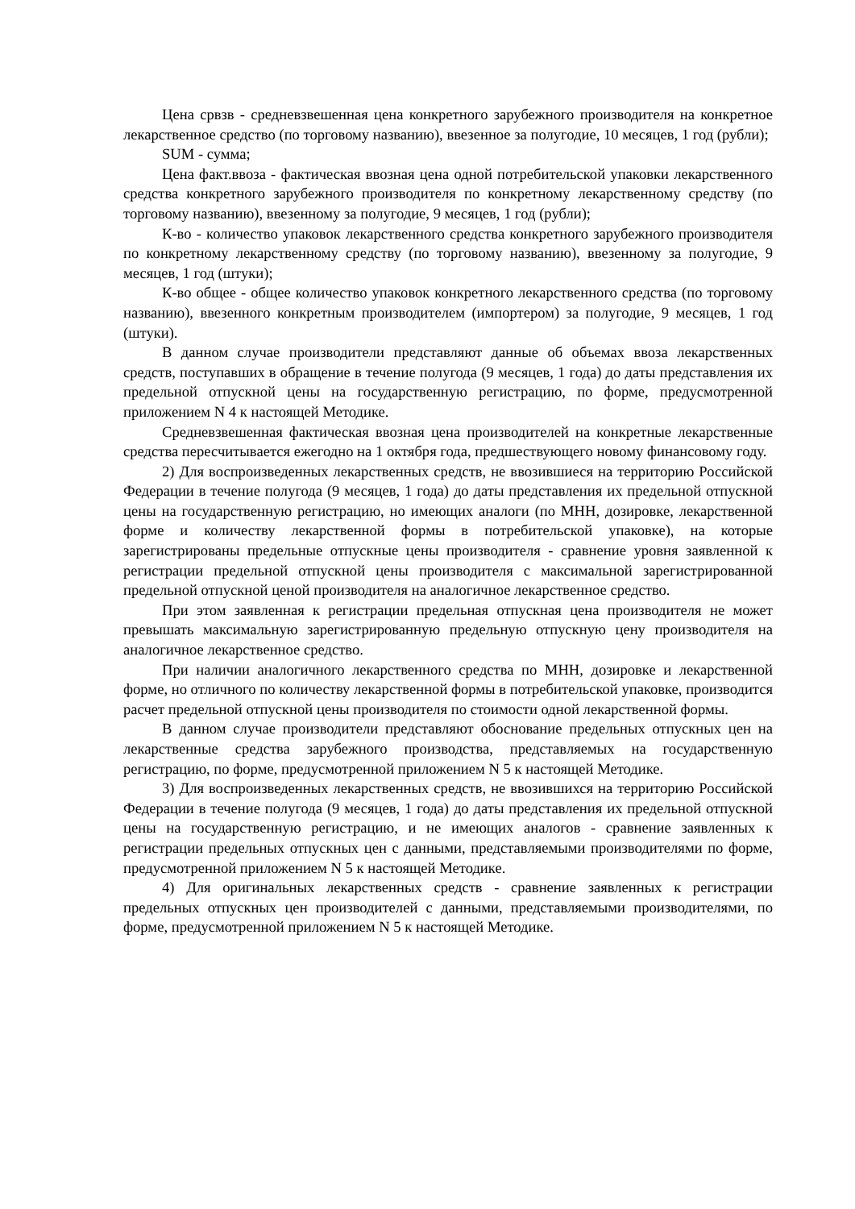Цена срвзв - средневзвешенная цена конкретного зарубежного производителя на конкретное лекарственное средство (по торговому названию), ввезенное за полугодие, 10 месяцев, 1 год (рубли);
SUM - сумма;
Цена факт.ввоза - фактическая ввозная цена одной потребительской упаковки лекарственного средства конкретного зарубежного производителя по конкретному лекарственному средству (по торговому названию), ввезенному за полугодие, 9 месяцев, 1 год (рубли);
К-во - количество упаковок лекарственного средства конкретного зарубежного производителя по конкретному лекарственному средству (по торговому названию), ввезенному за полугодие, 9 месяцев, 1 год (штуки);
К-во общее - общее количество упаковок конкретного лекарственного средства (по торговому названию), ввезенного конкретным производителем (импортером) за полугодие, 9 месяцев, 1 год (штуки).
В данном случае производители представляют данные об объемах ввоза лекарственных средств, поступавших в обращение в течение полугода (9 месяцев, 1 года) до даты представления их предельной отпускной цены на государственную регистрацию, по форме, предусмотренной приложением N 4 к настоящей Методике.
Средневзвешенная фактическая ввозная цена производителей на конкретные лекарственные средства пересчитывается ежегодно на 1 октября года, предшествующего новому финансовому году.
2) Для воспроизведенных лекарственных средств, не ввозившиеся на территорию Российской Федерации в течение полугода (9 месяцев, 1 года) до даты представления их предельной отпускной цены на государственную регистрацию, но имеющих аналоги (по МНН, дозировке, лекарственной форме и количеству лекарственной формы в потребительской упаковке), на которые зарегистрированы предельные отпускные цены производителя - сравнение уровня заявленной к регистрации предельной отпускной цены производителя с максимальной зарегистрированной предельной отпускной ценой производителя на аналогичное лекарственное средство.
При этом заявленная к регистрации предельная отпускная цена производителя не может превышать максимальную зарегистрированную предельную отпускную цену производителя на аналогичное лекарственное средство.
При наличии аналогичного лекарственного средства по МНН, дозировке и лекарственной форме, но отличного по количеству лекарственной формы в потребительской упаковке, производится расчет предельной отпускной цены производителя по стоимости одной лекарственной формы.
В данном случае производители представляют обоснование предельных отпускных цен на лекарственные средства зарубежного производства, представляемых на государственную регистрацию, по форме, предусмотренной приложением N 5 к настоящей Методике.
3) Для воспроизведенных лекарственных средств, не ввозившихся на территорию Российской Федерации в течение полугода (9 месяцев, 1 года) до даты представления их предельной отпускной цены на государственную регистрацию, и не имеющих аналогов - сравнение заявленных к регистрации предельных отпускных цен с данными, представляемыми производителями по форме, предусмотренной приложением N 5 к настоящей Методике.
4) Для оригинальных лекарственных средств - сравнение заявленных к регистрации предельных отпускных цен производителей с данными, представляемыми производителями, по форме, предусмотренной приложением N 5 к настоящей Методике.